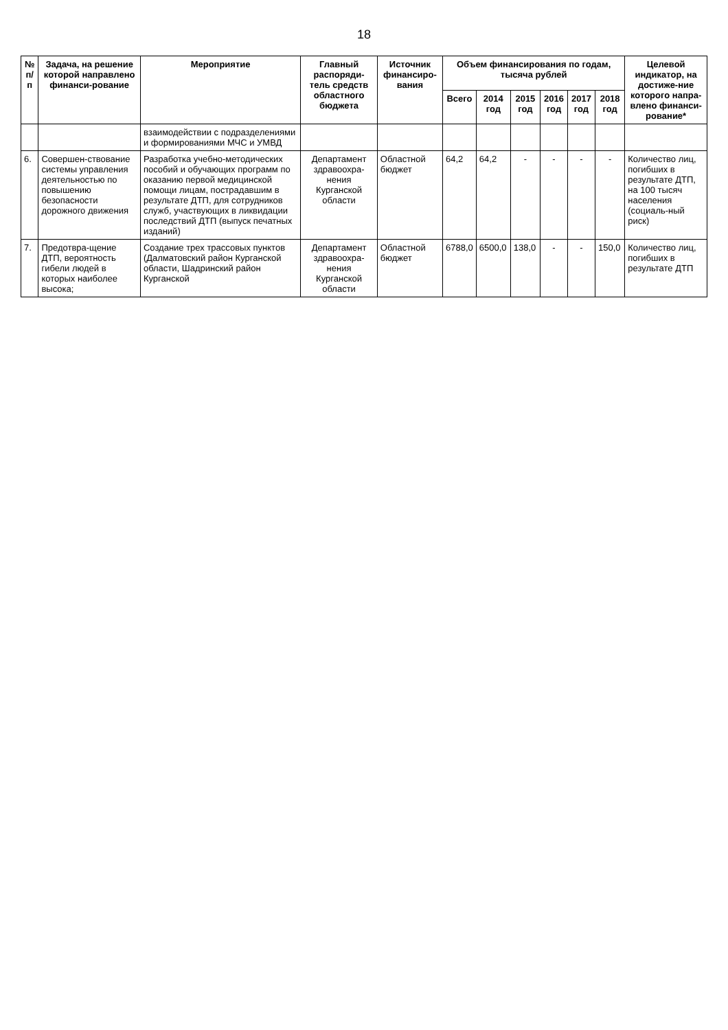18
| № п/п | Задача, на решение которой направлено финанси-рование | Мероприятие | Главный распоряди-тель средств областного бюджета | Источник финансиро-вания | Объем финансирования по годам, тысяча рублей | | | | | | Целевой индикатор, на достиже-ние которого напра-влено финанси-рование* |
| --- | --- | --- | --- | --- | --- | --- | --- | --- | --- | --- | --- |
| | | | | | Всего | 2014 год | 2015 год | 2016 год | 2017 год | 2018 год | |
| | | взаимодействии с подразделениями и формированиями МЧС и УМВД | | | | | | | | | |
| 6. | Совершен-ствование системы управления деятельностью по повышению безопасности дорожного движения | Разработка учебно-методических пособий и обучающих программ по оказанию первой медицинской помощи лицам, пострадавшим в результате ДТП, для сотрудников служб, участвующих в ликвидации последствий ДТП (выпуск печатных изданий) | Департамент здравоохра-нения Курганской области | Областной бюджет | 64,2 | 64,2 | - | - | - | - | Количество лиц, погибших в результате ДТП, на 100 тысяч населения (социаль-ный риск) |
| 7. | Предотвра-щение ДТП, вероятность гибели людей в которых наиболее высока; | Создание трех трассовых пунктов (Далматовский район Курганской области, Шадринский район Курганской | Департамент здравоохра-нения Курганской области | Областной бюджет | 6788,0 | 6500,0 | 138,0 | - | - | 150,0 | Количество лиц, погибших в результате ДТП |